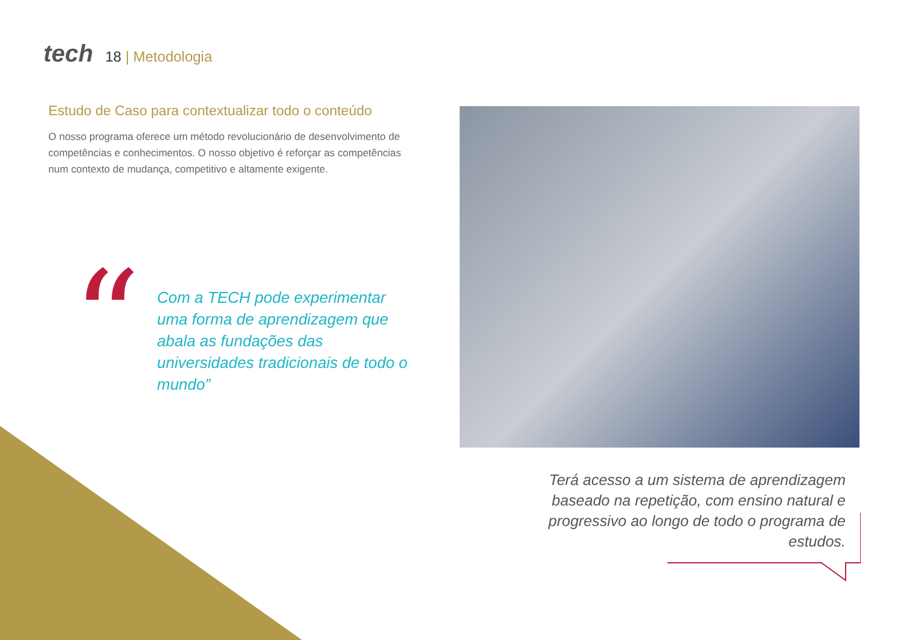tech
18 | Metodologia
Estudo de Caso para contextualizar todo o conteúdo
O nosso programa oferece um método revolucionário de desenvolvimento de competências e conhecimentos. O nosso objetivo é reforçar as competências num contexto de mudança, competitivo e altamente exigente.
“
Com a TECH pode experimentar uma forma de aprendizagem que abala as fundações das universidades tradicionais de todo o mundo”
Terá acesso a um sistema de aprendizagem baseado na repetição, com ensino natural e progressivo ao longo de todo o programa de estudos.